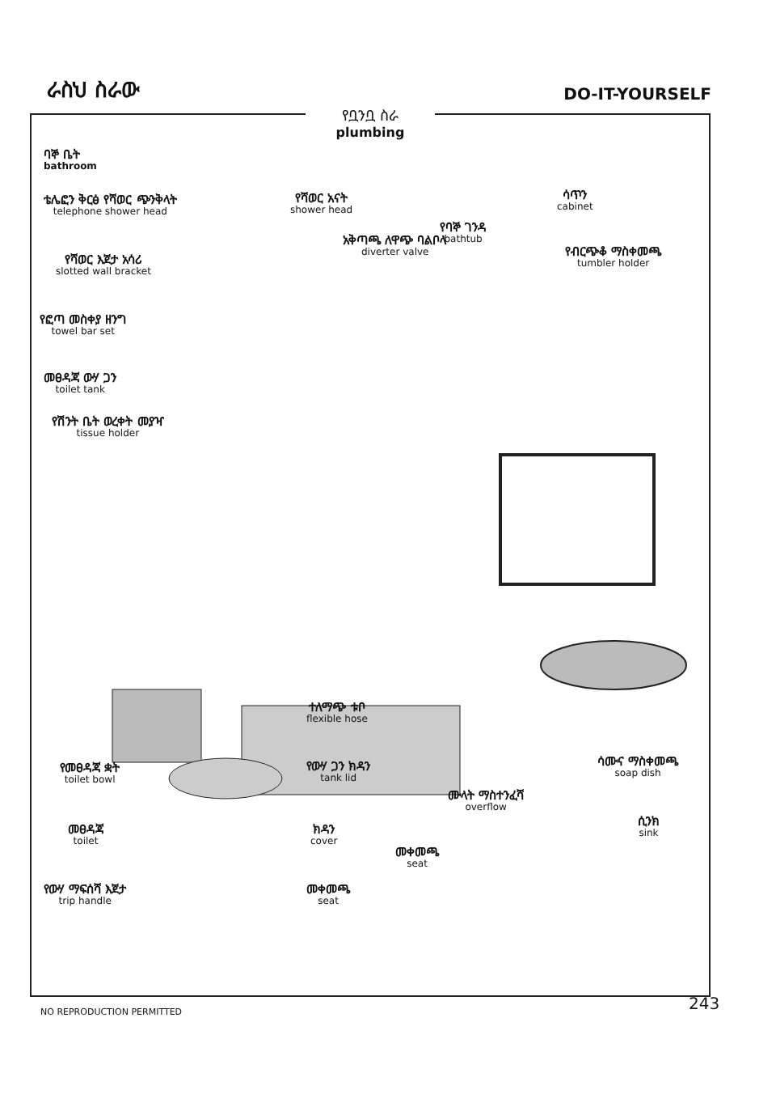ራስህ ስራው DO-IT-YOURSELF
የቧንቧ ስራ
plumbing
ባኞ ቤት
bathroom
ቴሌፎን ቅርፅ የሻወር ጭንቅላት
telephone shower head
የሻወር አናት
shower head
ሳጥን
cabinet
የባኞ ገንዳ
bathtub
አቅጣጫ ለዋጭ ባልቦላ
diverter valve
የሻወር እጀታ አሳሪ
slotted wall bracket
የብርጭቆ ማስቀመጫ
tumbler holder
የፎጣ መስቀያ ዘንግ
towel bar set
መፀዳጃ ውሃ ጋን
toilet tank
የሽንት ቤት ወረቀት መያዣ
tissue holder
ተለማጭ ቱቦ
flexible hose
የመፀዳጃ ቋት
toilet bowl
የውሃ ጋን ክዳን
tank lid
ሳሙና ማስቀመጫ
soap dish
ሙላት ማስተንፈሻ
overflow
መፀዳጃ
toilet
ክዳን
cover
ሲንክ
sink
መቀመጫ
seat
የውሃ ማፍሰሻ እጀታ
trip handle
መቀመጫ
seat
NO REPRODUCTION PERMITTED 243